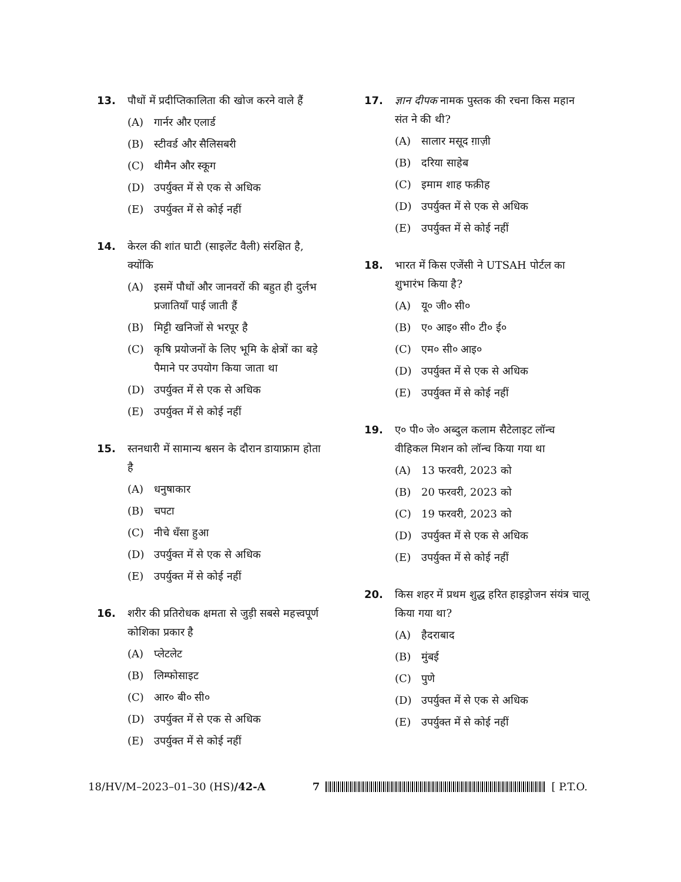13. पौधों में प्रदीप्तिकालिता की खोज करने वाले हैं
(A) गार्नर और एलार्ड
(B) स्टीवर्ड और सैलिसबरी
(C) थीमैन और स्कूग
(D) उपर्युक्त में से एक से अधिक
(E) उपर्युक्त में से कोई नहीं
14. केरल की शांत घाटी (साइलेंट वैली) संरक्षित है, क्योंकि
(A) इसमें पौधों और जानवरों की बहुत ही दुर्लभ प्रजातियाँ पाई जाती हैं
(B) मिट्टी खनिजों से भरपूर है
(C) कृषि प्रयोजनों के लिए भूमि के क्षेत्रों का बड़े पैमाने पर उपयोग किया जाता था
(D) उपर्युक्त में से एक से अधिक
(E) उपर्युक्त में से कोई नहीं
15. स्तनधारी में सामान्य श्वसन के दौरान डायाफ्राम होता है
(A) धनुषाकार
(B) चपटा
(C) नीचे धँसा हुआ
(D) उपर्युक्त में से एक से अधिक
(E) उपर्युक्त में से कोई नहीं
16. शरीर की प्रतिरोधक क्षमता से जुड़ी सबसे महत्त्वपूर्ण कोशिका प्रकार है
(A) प्लेटलेट
(B) लिम्फोसाइट
(C) आर० बी० सी०
(D) उपर्युक्त में से एक से अधिक
(E) उपर्युक्त में से कोई नहीं
17. ज्ञान दीपक नामक पुस्तक की रचना किस महान संत ने की थी?
(A) सालार मसूद ग़ाज़ी
(B) दरिया साहेब
(C) इमाम शाह फक़ीह
(D) उपर्युक्त में से एक से अधिक
(E) उपर्युक्त में से कोई नहीं
18. भारत में किस एजेंसी ने UTSAH पोर्टल का शुभारंभ किया है?
(A) यू० जी० सी०
(B) ए० आइ० सी० टी० ई०
(C) एम० सी० आइ०
(D) उपर्युक्त में से एक से अधिक
(E) उपर्युक्त में से कोई नहीं
19. ए० पी० जे० अब्दुल कलाम सैटेलाइट लॉन्च वीहिकल मिशन को लॉन्च किया गया था
(A) 13 फरवरी, 2023 को
(B) 20 फरवरी, 2023 को
(C) 19 फरवरी, 2023 को
(D) उपर्युक्त में से एक से अधिक
(E) उपर्युक्त में से कोई नहीं
20. किस शहर में प्रथम शुद्ध हरित हाइड्रोजन संयंत्र चालू किया गया था?
(A) हैदराबाद
(B) मुंबई
(C) पुणे
(D) उपर्युक्त में से एक से अधिक
(E) उपर्युक्त में से कोई नहीं
18/HV/M–2023–01–30 (HS)/42-A 7 [ P.T.O.